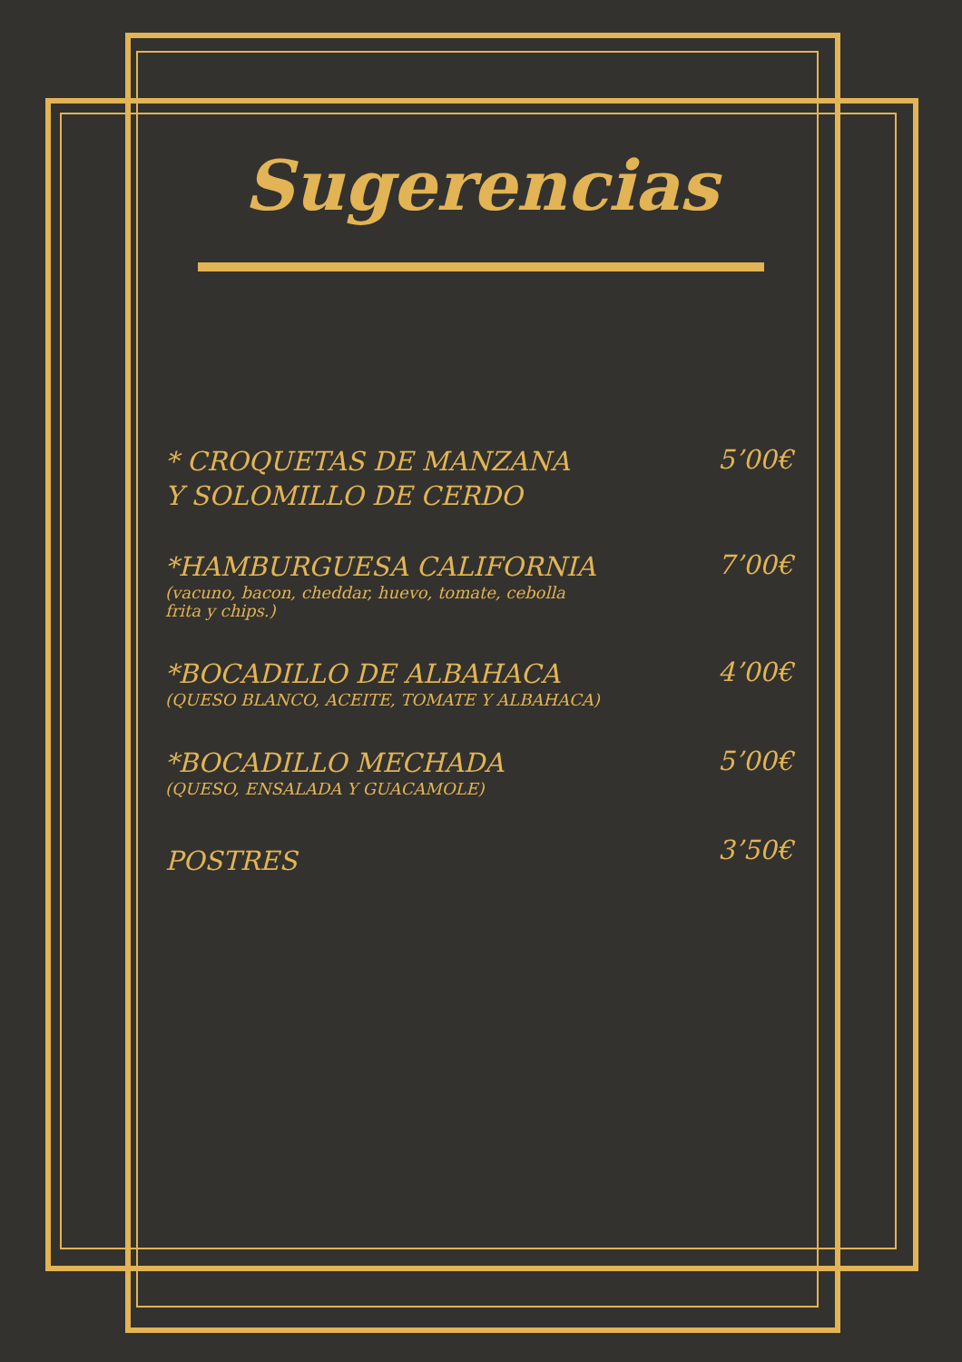Sugerencias
* CROQUETAS DE MANZANA
Y SOLOMILLO DE CERDO
5’00€
*HAMBURGUESA CALIFORNIA
(vacuno, bacon, cheddar, huevo, tomate, cebolla
frita y chips.)
7’00€
*BOCADILLO DE ALBAHACA
(QUESO BLANCO, ACEITE, TOMATE Y ALBAHACA)
4’00€
*BOCADILLO MECHADA
(QUESO, ENSALADA Y GUACAMOLE)
5’00€
POSTRES
3’50€